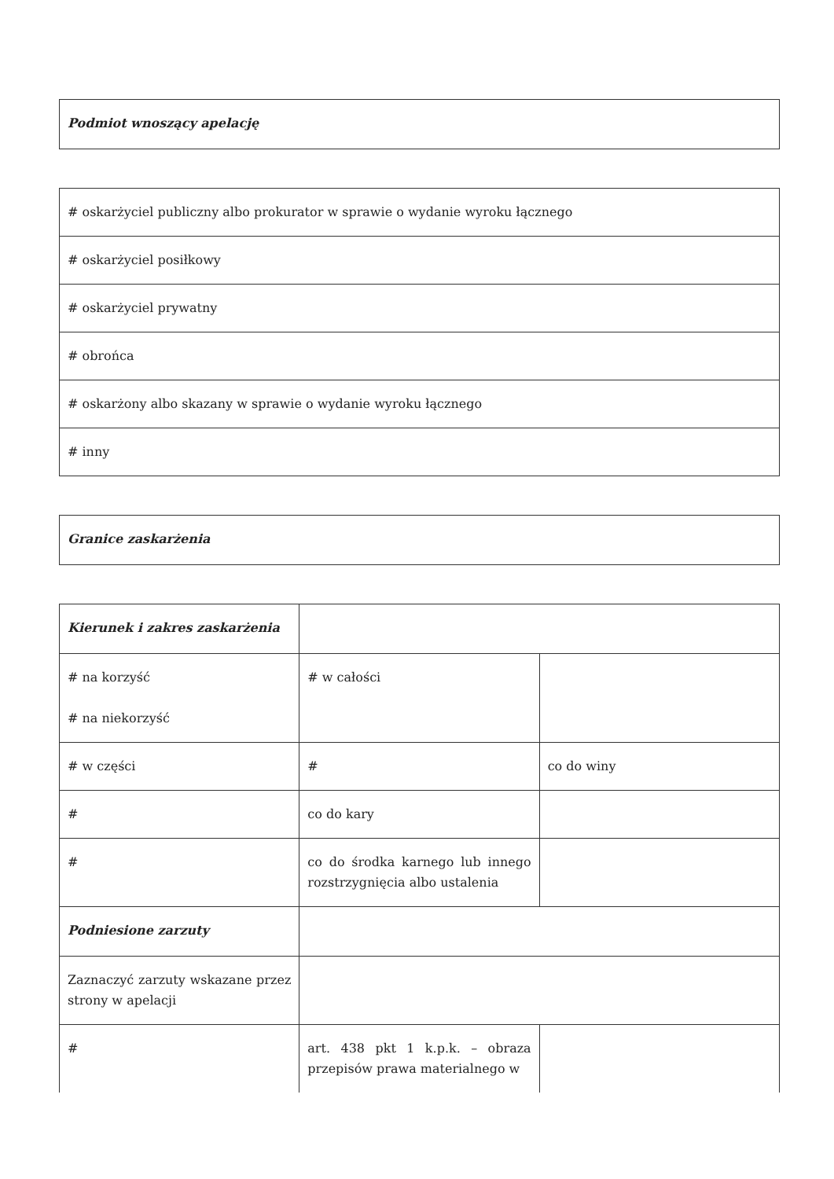| Podmiot wnoszący apelację |
| # oskarżyciel publiczny albo prokurator w sprawie o wydanie wyroku łącznego |
| # oskarżyciel posiłkowy |
| # oskarżyciel prywatny |
| # obrońca |
| # oskarżony albo skazany w sprawie o wydanie wyroku łącznego |
| # inny |
| Granice zaskarżenia |
| Kierunek i zakres zaskarżenia | | |
| # na korzyść # na niekorzyść | # w całości | |
| # w części | # | co do winy |
| # | co do kary | |
| # | co do środka karnego lub innego rozstrzygnięcia albo ustalenia | |
| Podniesione zarzuty | | |
| Zaznaczyć zarzuty wskazane przez strony w apelacji | | |
| # | art. 438 pkt 1 k.p.k. – obraza przepisów prawa materialnego w | |